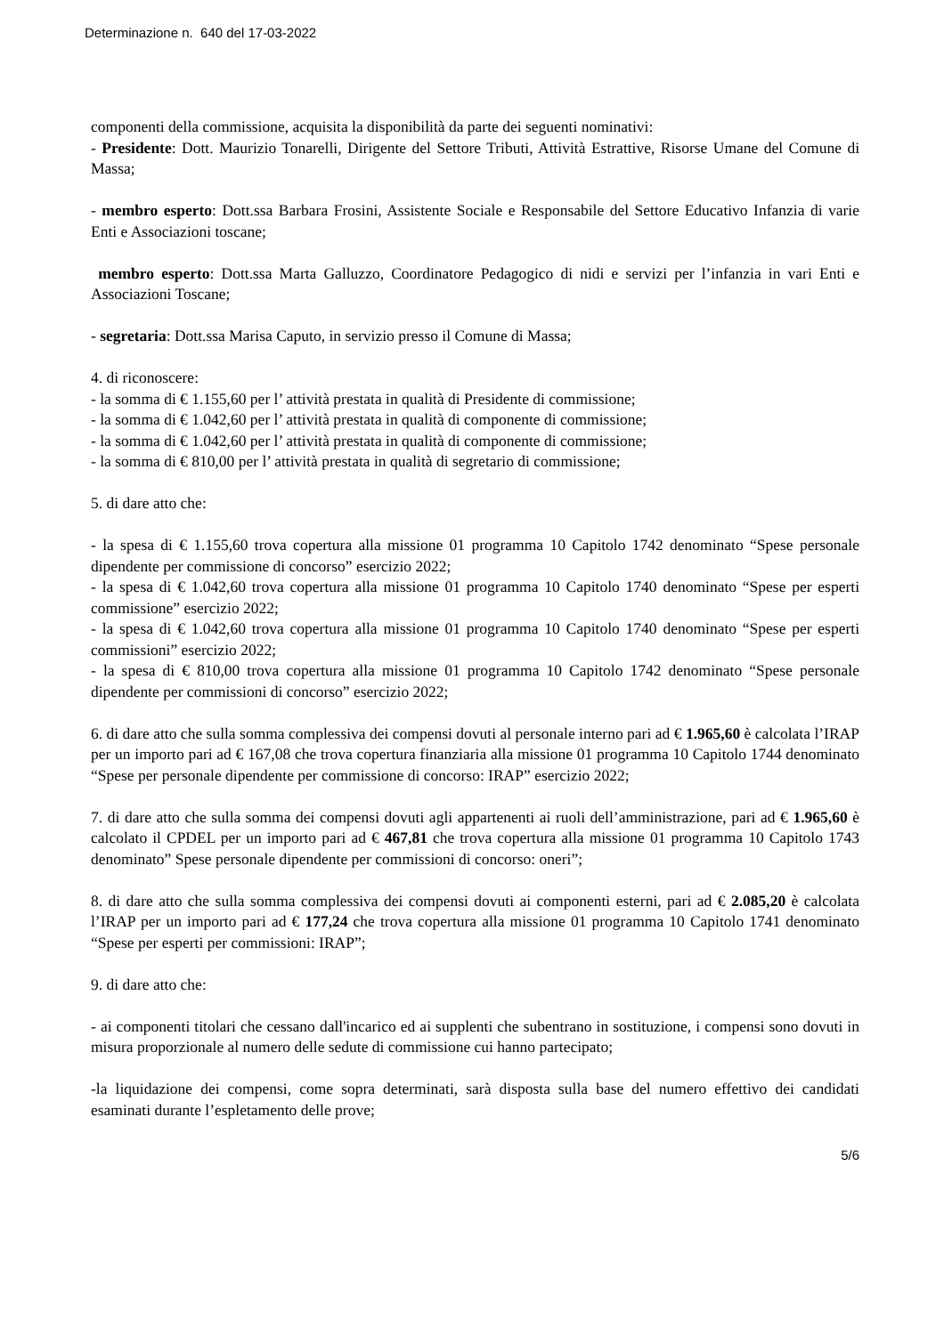Determinazione n. 640 del 17-03-2022
componenti della commissione, acquisita la disponibilità da parte dei seguenti nominativi:
- Presidente: Dott. Maurizio Tonarelli, Dirigente del Settore Tributi, Attività Estrattive, Risorse Umane del Comune di Massa;
- membro esperto: Dott.ssa Barbara Frosini, Assistente Sociale e Responsabile del Settore Educativo Infanzia di varie Enti e Associazioni toscane;
membro esperto: Dott.ssa Marta Galluzzo, Coordinatore Pedagogico di nidi e servizi per l’infanzia in vari Enti e Associazioni Toscane;
- segretaria: Dott.ssa Marisa Caputo, in servizio presso il Comune di Massa;
4. di riconoscere:
- la somma di € 1.155,60 per l’ attività prestata in qualità di Presidente di commissione;
- la somma di € 1.042,60 per l’ attività prestata in qualità di componente di commissione;
- la somma di € 1.042,60 per l’ attività prestata in qualità di componente di commissione;
- la somma di € 810,00 per l’ attività prestata in qualità di segretario di commissione;
5. di dare atto che:
- la spesa di € 1.155,60 trova copertura alla missione 01 programma 10 Capitolo 1742 denominato “Spese personale dipendente per commissione di concorso” esercizio 2022;
- la spesa di € 1.042,60 trova copertura alla missione 01 programma 10 Capitolo 1740 denominato “Spese per esperti commissione” esercizio 2022;
- la spesa di € 1.042,60 trova copertura alla missione 01 programma 10 Capitolo 1740 denominato “Spese per esperti commissioni” esercizio 2022;
- la spesa di € 810,00 trova copertura alla missione 01 programma 10 Capitolo 1742 denominato “Spese personale dipendente per commissioni di concorso” esercizio 2022;
6. di dare atto che sulla somma complessiva dei compensi dovuti al personale interno pari ad € 1.965,60 è calcolata l’IRAP per un importo pari ad € 167,08 che trova copertura finanziaria alla missione 01 programma 10 Capitolo 1744 denominato “Spese per personale dipendente per commissione di concorso: IRAP” esercizio 2022;
7. di dare atto che sulla somma dei compensi dovuti agli appartenenti ai ruoli dell’amministrazione, pari ad € 1.965,60 è calcolato il CPDEL per un importo pari ad € 467,81 che trova copertura alla missione 01 programma 10 Capitolo 1743 denominato” Spese personale dipendente per commissioni di concorso: oneri”;
8. di dare atto che sulla somma complessiva dei compensi dovuti ai componenti esterni, pari ad € 2.085,20 è calcolata l’IRAP per un importo pari ad € 177,24 che trova copertura alla missione 01 programma 10 Capitolo 1741 denominato “Spese per esperti per commissioni: IRAP”;
9. di dare atto che:
- ai componenti titolari che cessano dall'incarico ed ai supplenti che subentrano in sostituzione, i compensi sono dovuti in misura proporzionale al numero delle sedute di commissione cui hanno partecipato;
-la liquidazione dei compensi, come sopra determinati, sarà disposta sulla base del numero effettivo dei candidati esaminati durante l’espletamento delle prove;
5/6